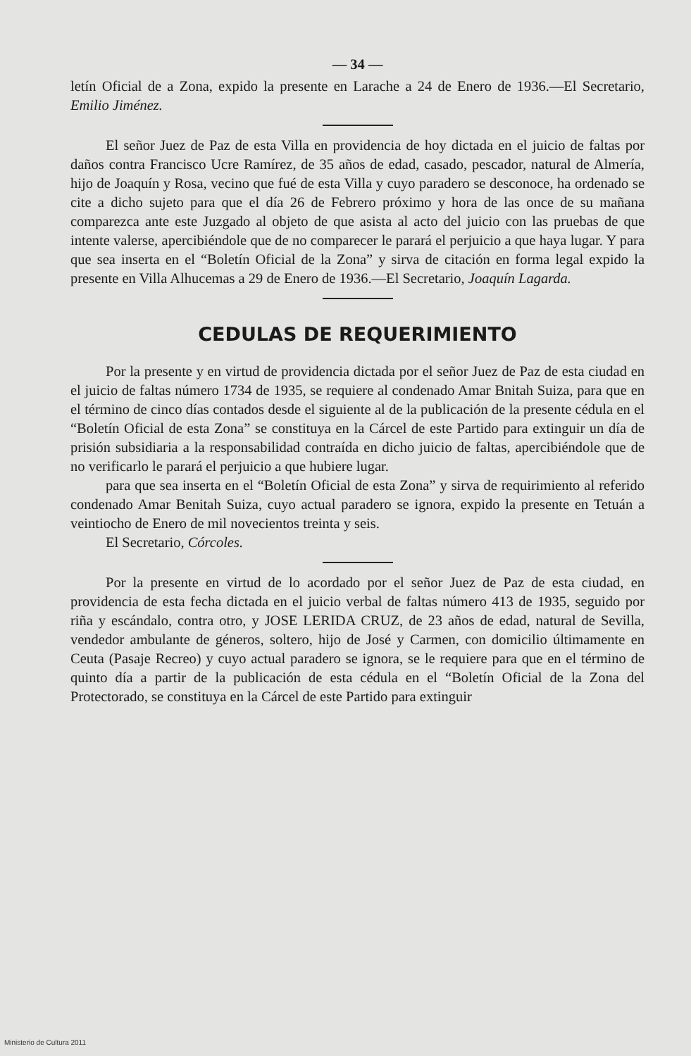— 34 —
letín Oficial de a Zona, expido la presente en Larache a 24 de Enero de 1936.—El Secretario, Emilio Jiménez.
El señor Juez de Paz de esta Villa en providencia de hoy dictada en el juicio de faltas por daños contra Francisco Ucre Ramírez, de 35 años de edad, casado, pescador, natural de Almería, hijo de Joaquín y Rosa, vecino que fué de esta Villa y cuyo paradero se desconoce, ha ordenado se cite a dicho sujeto para que el día 26 de Febrero próximo y hora de las once de su mañana comparezca ante este Juzgado al objeto de que asista al acto del juicio con las pruebas de que intente valerse, apercibiéndole que de no comparecer le parará el perjuicio a que haya lugar. Y para que sea inserta en el “Boletín Oficial de la Zona” y sirva de citación en forma legal expido la presente en Villa Alhucemas a 29 de Enero de 1936.—El Secretario, Joaquín Lagarda.
CEDULAS DE REQUERIMIENTO
Por la presente y en virtud de providencia dictada por el señor Juez de Paz de esta ciudad en el juicio de faltas número 1734 de 1935, se requiere al condenado Amar Bnitah Suiza, para que en el término de cinco días contados desde el siguiente al de la publicación de la presente cédula en el “Boletín Oficial de esta Zona” se constituya en la Cárcel de este Partido para extinguir un día de prisión subsidiaria a la responsabilidad contraída en dicho juicio de faltas, apercibiéndole que de no verificarlo le parará el perjuicio a que hubiere lugar.
para que sea inserta en el “Boletín Oficial de esta Zona” y sirva de requirimiento al referido condenado Amar Benitah Suiza, cuyo actual paradero se ignora, expido la presente en Tetuán a veintiocho de Enero de mil novecientos treinta y seis.
El Secretario, Córcoles.
Por la presente en virtud de lo acordado por el señor Juez de Paz de esta ciudad, en providencia de esta fecha dictada en el juicio verbal de faltas número 413 de 1935, seguido por riña y escándalo, contra otro, y JOSE LERIDA CRUZ, de 23 años de edad, natural de Sevilla, vendedor ambulante de géneros, soltero, hijo de José y Carmen, con domicilio últimamente en Ceuta (Pasaje Recreo) y cuyo actual paradero se ignora, se le requiere para que en el término de quinto día a partir de la publicación de esta cédula en el “Boletín Oficial de la Zona del Protectorado, se constituya en la Cárcel de este Partido para extinguir
Ministerio de Cultura 2011